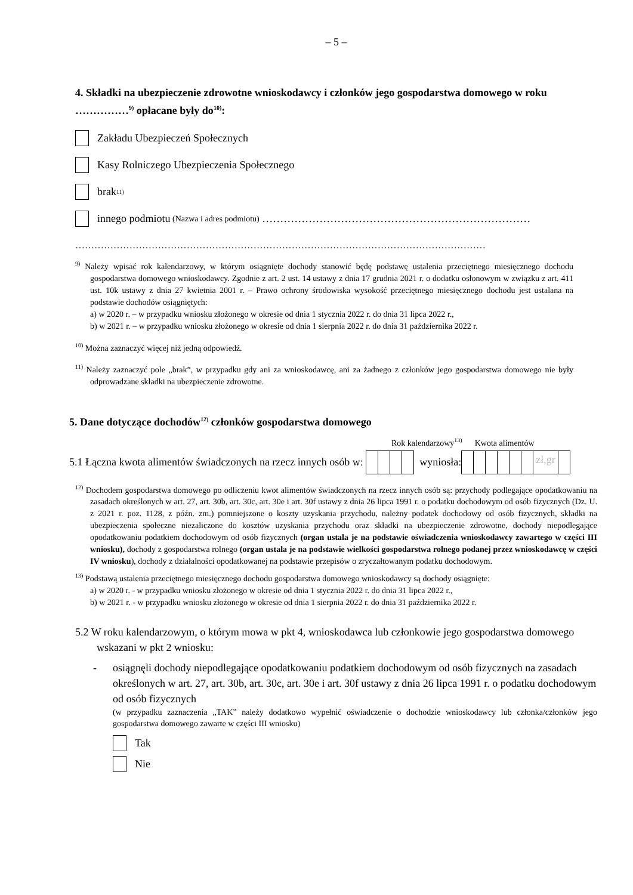– 5 –
4. Składki na ubezpieczenie zdrowotne wnioskodawcy i członków jego gospodarstwa domowego w roku ……………<sup>9)</sup> opłacane były do<sup>10)</sup>:
Zakładu Ubezpieczeń Społecznych
Kasy Rolniczego Ubezpieczenia Społecznego
brak<sup>11)</sup>
innego podmiotu (Nazwa i adres podmiotu) …………………………………………………………………
…………………………………………………………………………………………………………………
<sup>9)</sup> Należy wpisać rok kalendarzowy, w którym osiągnięte dochody stanowić będę podstawę ustalenia przeciętnego miesięcznego dochodu gospodarstwa domowego wnioskodawcy. Zgodnie z art. 2 ust. 14 ustawy z dnia 17 grudnia 2021 r. o dodatku osłonowym w związku z art. 411 ust. 10k ustawy z dnia 27 kwietnia 2001 r. – Prawo ochrony środowiska wysokość przeciętnego miesięcznego dochodu jest ustalana na podstawie dochodów osiągniętych:
a) w 2020 r. – w przypadku wniosku złożonego w okresie od dnia 1 stycznia 2022 r. do dnia 31 lipca 2022 r.,
b) w 2021 r. – w przypadku wniosku złożonego w okresie od dnia 1 sierpnia 2022 r. do dnia 31 października 2022 r.
<sup>10)</sup> Można zaznaczyć więcej niż jedną odpowiedź.
<sup>11)</sup> Należy zaznaczyć pole „brak”, w przypadku gdy ani za wnioskodawcę, ani za żadnego z członków jego gospodarstwa domowego nie były odprowadzane składki na ubezpieczenie zdrowotne.
5. Dane dotyczące dochodów<sup>12)</sup> członków gospodarstwa domowego
Rok kalendarzowy<sup>13)</sup> Kwota alimentów
5.1 Łączna kwota alimentów świadczonych na rzecz innych osób w:
wyniosła:
zł,gr
<sup>12)</sup> Dochodem gospodarstwa domowego po odliczeniu kwot alimentów świadczonych na rzecz innych osób są: przychody podlegające opodatkowaniu na zasadach określonych w art. 27, art. 30b, art. 30c, art. 30e i art. 30f ustawy z dnia 26 lipca 1991 r. o podatku dochodowym od osób fizycznych (Dz. U. z 2021 r. poz. 1128, z późn. zm.) pomniejszone o koszty uzyskania przychodu, należny podatek dochodowy od osób fizycznych, składki na ubezpieczenia społeczne niezaliczone do kosztów uzyskania przychodu oraz składki na ubezpieczenie zdrowotne, dochody niepodlegające opodatkowaniu podatkiem dochodowym od osób fizycznych (organ ustala je na podstawie oświadczenia wnioskodawcy zawartego w części III wniosku), dochody z gospodarstwa rolnego (organ ustala je na podstawie wielkości gospodarstwa rolnego podanej przez wnioskodawcę w części IV wniosku), dochody z działalności opodatkowanej na podstawie przepisów o zryczałtowanym podatku dochodowym.
<sup>13)</sup> Podstawą ustalenia przeciętnego miesięcznego dochodu gospodarstwa domowego wnioskodawcy są dochody osiągnięte:
a) w 2020 r. - w przypadku wniosku złożonego w okresie od dnia 1 stycznia 2022 r. do dnia 31 lipca 2022 r.,
b) w 2021 r. - w przypadku wniosku złożonego w okresie od dnia 1 sierpnia 2022 r. do dnia 31 października 2022 r.
5.2 W roku kalendarzowym, o którym mowa w pkt 4, wnioskodawca lub członkowie jego gospodarstwa domowego wskazani w pkt 2 wniosku:
- osiągnęli dochody niepodlegające opodatkowaniu podatkiem dochodowym od osób fizycznych na zasadach określonych w art. 27, art. 30b, art. 30c, art. 30e i art. 30f ustawy z dnia 26 lipca 1991 r. o podatku dochodowym od osób fizycznych
(w przypadku zaznaczenia „TAK” należy dodatkowo wypełnić oświadczenie o dochodzie wnioskodawcy lub członka/członków jego gospodarstwa domowego zawarte w części III wniosku)
Tak
Nie